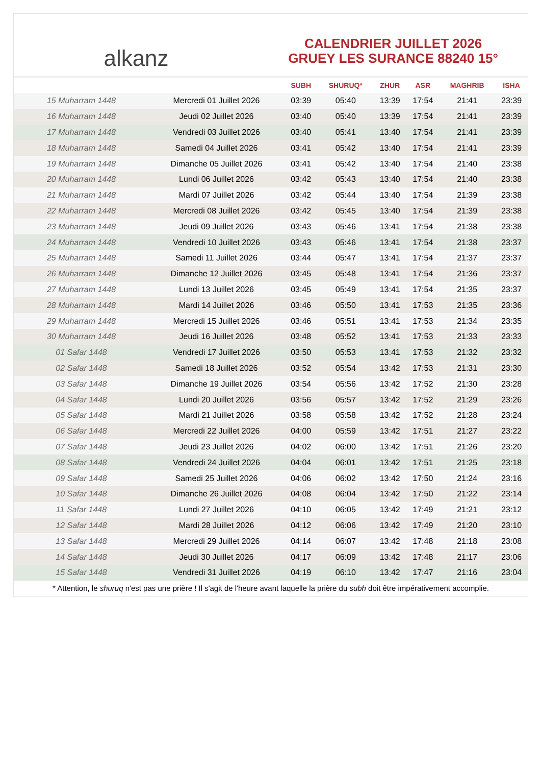alkanz
CALENDRIER JUILLET 2026
GRUEY LES SURANCE 88240 15°
| | | SUBH | SHURUQ* | ZHUR | ASR | MAGHRIB | ISHA |
| --- | --- | --- | --- | --- | --- | --- | --- |
| 15 Muharram 1448 | Mercredi 01 Juillet 2026 | 03:39 | 05:40 | 13:39 | 17:54 | 21:41 | 23:39 |
| 16 Muharram 1448 | Jeudi 02 Juillet 2026 | 03:40 | 05:40 | 13:39 | 17:54 | 21:41 | 23:39 |
| 17 Muharram 1448 | Vendredi 03 Juillet 2026 | 03:40 | 05:41 | 13:40 | 17:54 | 21:41 | 23:39 |
| 18 Muharram 1448 | Samedi 04 Juillet 2026 | 03:41 | 05:42 | 13:40 | 17:54 | 21:41 | 23:39 |
| 19 Muharram 1448 | Dimanche 05 Juillet 2026 | 03:41 | 05:42 | 13:40 | 17:54 | 21:40 | 23:38 |
| 20 Muharram 1448 | Lundi 06 Juillet 2026 | 03:42 | 05:43 | 13:40 | 17:54 | 21:40 | 23:38 |
| 21 Muharram 1448 | Mardi 07 Juillet 2026 | 03:42 | 05:44 | 13:40 | 17:54 | 21:39 | 23:38 |
| 22 Muharram 1448 | Mercredi 08 Juillet 2026 | 03:42 | 05:45 | 13:40 | 17:54 | 21:39 | 23:38 |
| 23 Muharram 1448 | Jeudi 09 Juillet 2026 | 03:43 | 05:46 | 13:41 | 17:54 | 21:38 | 23:38 |
| 24 Muharram 1448 | Vendredi 10 Juillet 2026 | 03:43 | 05:46 | 13:41 | 17:54 | 21:38 | 23:37 |
| 25 Muharram 1448 | Samedi 11 Juillet 2026 | 03:44 | 05:47 | 13:41 | 17:54 | 21:37 | 23:37 |
| 26 Muharram 1448 | Dimanche 12 Juillet 2026 | 03:45 | 05:48 | 13:41 | 17:54 | 21:36 | 23:37 |
| 27 Muharram 1448 | Lundi 13 Juillet 2026 | 03:45 | 05:49 | 13:41 | 17:54 | 21:35 | 23:37 |
| 28 Muharram 1448 | Mardi 14 Juillet 2026 | 03:46 | 05:50 | 13:41 | 17:53 | 21:35 | 23:36 |
| 29 Muharram 1448 | Mercredi 15 Juillet 2026 | 03:46 | 05:51 | 13:41 | 17:53 | 21:34 | 23:35 |
| 30 Muharram 1448 | Jeudi 16 Juillet 2026 | 03:48 | 05:52 | 13:41 | 17:53 | 21:33 | 23:33 |
| 01 Safar 1448 | Vendredi 17 Juillet 2026 | 03:50 | 05:53 | 13:41 | 17:53 | 21:32 | 23:32 |
| 02 Safar 1448 | Samedi 18 Juillet 2026 | 03:52 | 05:54 | 13:42 | 17:53 | 21:31 | 23:30 |
| 03 Safar 1448 | Dimanche 19 Juillet 2026 | 03:54 | 05:56 | 13:42 | 17:52 | 21:30 | 23:28 |
| 04 Safar 1448 | Lundi 20 Juillet 2026 | 03:56 | 05:57 | 13:42 | 17:52 | 21:29 | 23:26 |
| 05 Safar 1448 | Mardi 21 Juillet 2026 | 03:58 | 05:58 | 13:42 | 17:52 | 21:28 | 23:24 |
| 06 Safar 1448 | Mercredi 22 Juillet 2026 | 04:00 | 05:59 | 13:42 | 17:51 | 21:27 | 23:22 |
| 07 Safar 1448 | Jeudi 23 Juillet 2026 | 04:02 | 06:00 | 13:42 | 17:51 | 21:26 | 23:20 |
| 08 Safar 1448 | Vendredi 24 Juillet 2026 | 04:04 | 06:01 | 13:42 | 17:51 | 21:25 | 23:18 |
| 09 Safar 1448 | Samedi 25 Juillet 2026 | 04:06 | 06:02 | 13:42 | 17:50 | 21:24 | 23:16 |
| 10 Safar 1448 | Dimanche 26 Juillet 2026 | 04:08 | 06:04 | 13:42 | 17:50 | 21:22 | 23:14 |
| 11 Safar 1448 | Lundi 27 Juillet 2026 | 04:10 | 06:05 | 13:42 | 17:49 | 21:21 | 23:12 |
| 12 Safar 1448 | Mardi 28 Juillet 2026 | 04:12 | 06:06 | 13:42 | 17:49 | 21:20 | 23:10 |
| 13 Safar 1448 | Mercredi 29 Juillet 2026 | 04:14 | 06:07 | 13:42 | 17:48 | 21:18 | 23:08 |
| 14 Safar 1448 | Jeudi 30 Juillet 2026 | 04:17 | 06:09 | 13:42 | 17:48 | 21:17 | 23:06 |
| 15 Safar 1448 | Vendredi 31 Juillet 2026 | 04:19 | 06:10 | 13:42 | 17:47 | 21:16 | 23:04 |
* Attention, le shuruq n'est pas une prière ! Il s'agit de l'heure avant laquelle la prière du subh doit être impérativement accomplie.